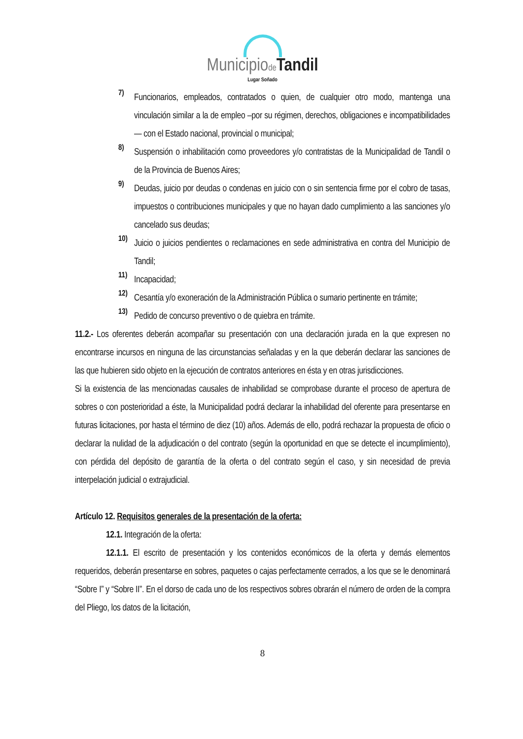Municipiode Tandil
Lugar Soñado
7)
Funcionarios, empleados, contratados o quien, de cualquier otro modo, mantenga una vinculación similar a la de empleo –por su régimen, derechos, obligaciones e incompatibilidades— con el Estado nacional, provincial o municipal;
8)
Suspensión o inhabilitación como proveedores y/o contratistas de la Municipalidad de Tandil o de la Provincia de Buenos Aires;
9)
Deudas, juicio por deudas o condenas en juicio con o sin sentencia firme por el cobro de tasas, impuestos o contribuciones municipales y que no hayan dado cumplimiento a las sanciones y/o cancelado sus deudas;
10)
Juicio o juicios pendientes o reclamaciones en sede administrativa en contra del Municipio de Tandil;
11)
Incapacidad;
12)
Cesantía y/o exoneración de la Administración Pública o sumario pertinente en trámite;
13)
Pedido de concurso preventivo o de quiebra en trámite.
11.2.- Los oferentes deberán acompañar su presentación con una declaración jurada en la que expresen no encontrarse incursos en ninguna de las circunstancias señaladas y en la que deberán declarar las sanciones de las que hubieren sido objeto en la ejecución de contratos anteriores en ésta y en otras jurisdicciones.
Si la existencia de las mencionadas causales de inhabilidad se comprobase durante el proceso de apertura de sobres o con posterioridad a éste, la Municipalidad podrá declarar la inhabilidad del oferente para presentarse en futuras licitaciones, por hasta el término de diez (10) años. Además de ello, podrá rechazar la propuesta de oficio o declarar la nulidad de la adjudicación o del contrato (según la oportunidad en que se detecte el incumplimiento), con pérdida del depósito de garantía de la oferta o del contrato según el caso, y sin necesidad de previa interpelación judicial o extrajudicial.
Artículo 12. Requisitos generales de la presentación de la oferta:
12.1. Integración de la oferta:
12.1.1. El escrito de presentación y los contenidos económicos de la oferta y demás elementos requeridos, deberán presentarse en sobres, paquetes o cajas perfectamente cerrados, a los que se le denominará “Sobre I” y “Sobre II”. En el dorso de cada uno de los respectivos sobres obrarán el número de orden de la compra del Pliego, los datos de la licitación,
8